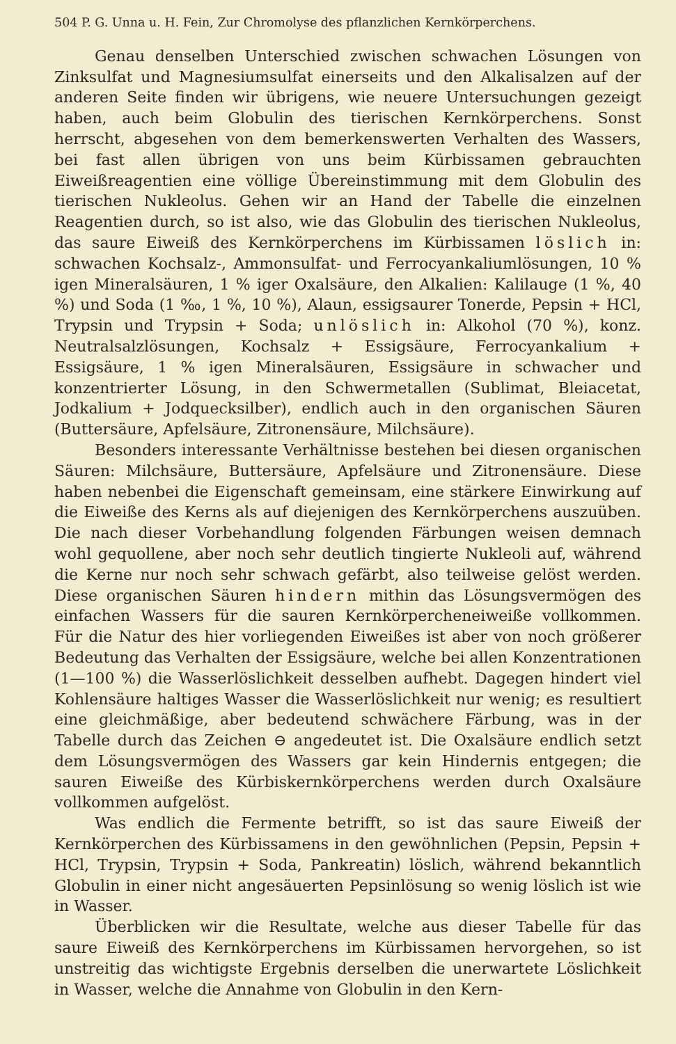504 P. G. Unna u. H. Fein, Zur Chromolyse des pflanzlichen Kernkörperchens.
Genau denselben Unterschied zwischen schwachen Lösungen von Zinksulfat und Magnesiumsulfat einerseits und den Alkalisalzen auf der anderen Seite finden wir übrigens, wie neuere Untersuchungen gezeigt haben, auch beim Globulin des tierischen Kernkörperchens. Sonst herrscht, abgesehen von dem bemerkenswerten Verhalten des Wassers, bei fast allen übrigen von uns beim Kürbissamen gebrauchten Eiweißreagentien eine völlige Übereinstimmung mit dem Globulin des tierischen Nukleolus. Gehen wir an Hand der Tabelle die einzelnen Reagentien durch, so ist also, wie das Globulin des tierischen Nukleolus, das saure Eiweiß des Kernkörperchens im Kürbissamen löslich in: schwachen Kochsalz-, Ammonsulfat- und Ferrocyankaliumlösungen, 10 % igen Mineralsäuren, 1 % iger Oxalsäure, den Alkalien: Kalilauge (1 %, 40 %) und Soda (1 ‰, 1 %, 10 %), Alaun, essigsaurer Tonerde, Pepsin + HCl, Trypsin und Trypsin + Soda; unlöslich in: Alkohol (70 %), konz. Neutralsalzlösungen, Kochsalz + Essigsäure, Ferrocyankalium + Essigsäure, 1 % igen Mineralsäuren, Essigsäure in schwacher und konzentrierter Lösung, in den Schwermetallen (Sublimat, Bleiacetat, Jodkalium + Jodquecksilber), endlich auch in den organischen Säuren (Buttersäure, Apfelsäure, Zitronensäure, Milchsäure).
Besonders interessante Verhältnisse bestehen bei diesen organischen Säuren: Milchsäure, Buttersäure, Apfelsäure und Zitronensäure. Diese haben nebenbei die Eigenschaft gemeinsam, eine stärkere Einwirkung auf die Eiweiße des Kerns als auf diejenigen des Kernkörperchens auszuüben. Die nach dieser Vorbehandlung folgenden Färbungen weisen demnach wohl gequollene, aber noch sehr deutlich tingierte Nukleoli auf, während die Kerne nur noch sehr schwach gefärbt, also teilweise gelöst werden. Diese organischen Säuren hindern mithin das Lösungsvermögen des einfachen Wassers für die sauren Kernkörpercheneiweiße vollkommen. Für die Natur des hier vorliegenden Eiweißes ist aber von noch größerer Bedeutung das Verhalten der Essigsäure, welche bei allen Konzentrationen (1—100 %) die Wasserlöslichkeit desselben aufhebt. Dagegen hindert viel Kohlensäure haltiges Wasser die Wasserlöslichkeit nur wenig; es resultiert eine gleichmäßige, aber bedeutend schwächere Färbung, was in der Tabelle durch das Zeichen ⊖ angedeutet ist. Die Oxalsäure endlich setzt dem Lösungsvermögen des Wassers gar kein Hindernis entgegen; die sauren Eiweiße des Kürbiskernkörperchens werden durch Oxalsäure vollkommen aufgelöst.
Was endlich die Fermente betrifft, so ist das saure Eiweiß der Kernkörperchen des Kürbissamens in den gewöhnlichen (Pepsin, Pepsin + HCl, Trypsin, Trypsin + Soda, Pankreatin) löslich, während bekanntlich Globulin in einer nicht angesäuerten Pepsinlösung so wenig löslich ist wie in Wasser.
Überblicken wir die Resultate, welche aus dieser Tabelle für das saure Eiweiß des Kernkörperchens im Kürbissamen hervorgehen, so ist unstreitig das wichtigste Ergebnis derselben die unerwartete Löslichkeit in Wasser, welche die Annahme von Globulin in den Kern-